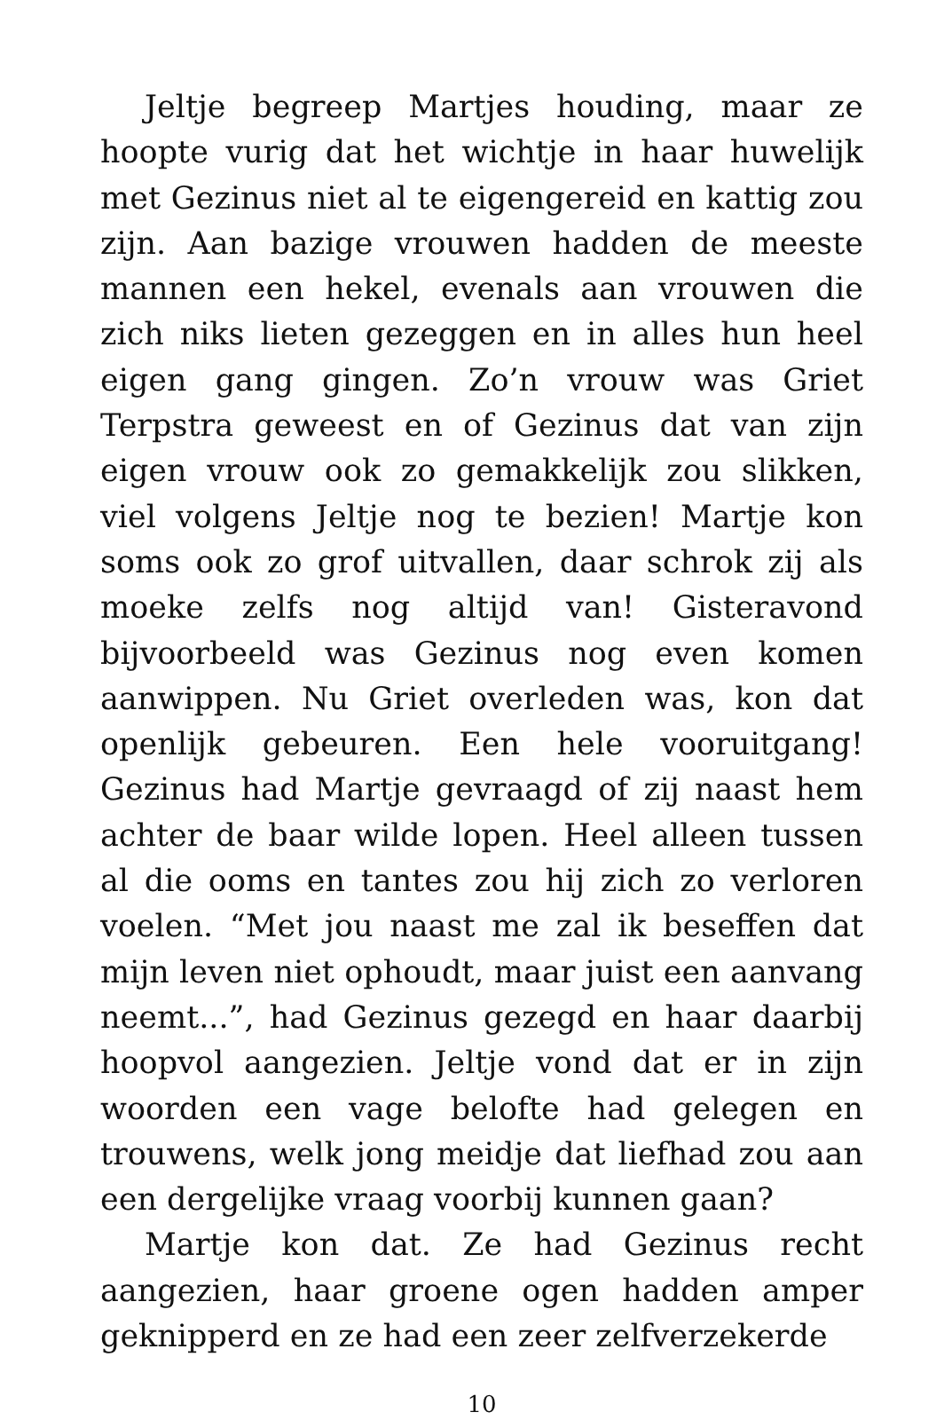Jeltje begreep Martjes houding, maar ze hoopte vurig dat het wichtje in haar huwelijk met Gezinus niet al te eigengereid en kattig zou zijn. Aan bazige vrouwen hadden de meeste mannen een hekel, evenals aan vrouwen die zich niks lieten gezeggen en in alles hun heel eigen gang gingen. Zo’n vrouw was Griet Terpstra geweest en of Gezinus dat van zijn eigen vrouw ook zo gemakkelijk zou slikken, viel volgens Jeltje nog te bezien! Martje kon soms ook zo grof uitvallen, daar schrok zij als moeke zelfs nog altijd van! Gisteravond bijvoorbeeld was Gezinus nog even komen aanwippen. Nu Griet overleden was, kon dat openlijk gebeuren. Een hele vooruitgang! Gezinus had Martje gevraagd of zij naast hem achter de baar wilde lopen. Heel alleen tussen al die ooms en tantes zou hij zich zo verloren voelen. “Met jou naast me zal ik beseffen dat mijn leven niet ophoudt, maar juist een aanvang neemt...”, had Gezinus gezegd en haar daarbij hoopvol aangezien. Jeltje vond dat er in zijn woorden een vage belofte had gelegen en trouwens, welk jong meidje dat liefhad zou aan een dergelijke vraag voorbij kunnen gaan?
Martje kon dat. Ze had Gezinus recht aangezien, haar groene ogen hadden amper geknipperd en ze had een zeer zelfverzekerde
10